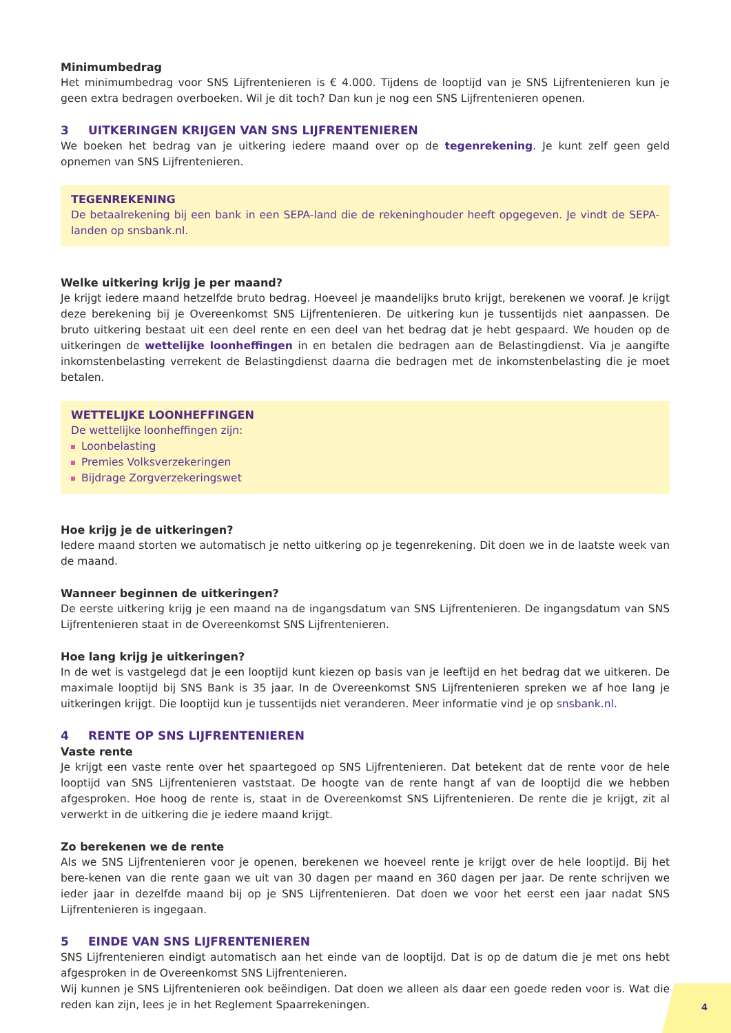Minimumbedrag
Het minimumbedrag voor SNS Lijfrentenieren is € 4.000. Tijdens de looptijd van je SNS Lijfrentenieren kun je geen extra bedragen overboeken. Wil je dit toch? Dan kun je nog een SNS Lijfrentenieren openen.
3 UITKERINGEN KRIJGEN VAN SNS LIJFRENTENIEREN
We boeken het bedrag van je uitkering iedere maand over op de tegenrekening. Je kunt zelf geen geld opnemen van SNS Lijfrentenieren.
TEGENREKENING
De betaalrekening bij een bank in een SEPA-land die de rekeninghouder heeft opgegeven. Je vindt de SEPA-landen op snsbank.nl.
Welke uitkering krijg je per maand?
Je krijgt iedere maand hetzelfde bruto bedrag. Hoeveel je maandelijks bruto krijgt, berekenen we vooraf. Je krijgt deze berekening bij je Overeenkomst SNS Lijfrentenieren. De uitkering kun je tussentijds niet aanpassen. De bruto uitkering bestaat uit een deel rente en een deel van het bedrag dat je hebt gespaard. We houden op de uitkeringen de wettelijke loonheffingen in en betalen die bedragen aan de Belastingdienst. Via je aangifte inkomstenbelasting verrekent de Belastingdienst daarna die bedragen met de inkomstenbelasting die je moet betalen.
WETTELIJKE LOONHEFFINGEN
De wettelijke loonheffingen zijn:
Loonbelasting
Premies Volksverzekeringen
Bijdrage Zorgverzekeringswet
Hoe krijg je de uitkeringen?
Iedere maand storten we automatisch je netto uitkering op je tegenrekening. Dit doen we in de laatste week van de maand.
Wanneer beginnen de uitkeringen?
De eerste uitkering krijg je een maand na de ingangsdatum van SNS Lijfrentenieren. De ingangsdatum van SNS Lijfrentenieren staat in de Overeenkomst SNS Lijfrentenieren.
Hoe lang krijg je uitkeringen?
In de wet is vastgelegd dat je een looptijd kunt kiezen op basis van je leeftijd en het bedrag dat we uitkeren. De maximale looptijd bij SNS Bank is 35 jaar. In de Overeenkomst SNS Lijfrentenieren spreken we af hoe lang je uitkeringen krijgt. Die looptijd kun je tussentijds niet veranderen. Meer informatie vind je op snsbank.nl.
4 RENTE OP SNS LIJFRENTENIEREN
Vaste rente
Je krijgt een vaste rente over het spaartegoed op SNS Lijfrentenieren. Dat betekent dat de rente voor de hele looptijd van SNS Lijfrentenieren vaststaat. De hoogte van de rente hangt af van de looptijd die we hebben afgesproken. Hoe hoog de rente is, staat in de Overeenkomst SNS Lijfrentenieren. De rente die je krijgt, zit al verwerkt in de uitkering die je iedere maand krijgt.
Zo berekenen we de rente
Als we SNS Lijfrentenieren voor je openen, berekenen we hoeveel rente je krijgt over de hele looptijd. Bij het bere-kenen van die rente gaan we uit van 30 dagen per maand en 360 dagen per jaar. De rente schrijven we ieder jaar in dezelfde maand bij op je SNS Lijfrentenieren. Dat doen we voor het eerst een jaar nadat SNS Lijfrentenieren is ingegaan.
5 EINDE VAN SNS LIJFRENTENIEREN
SNS Lijfrentenieren eindigt automatisch aan het einde van de looptijd. Dat is op de datum die je met ons hebt afgesproken in de Overeenkomst SNS Lijfrentenieren.
Wij kunnen je SNS Lijfrentenieren ook beëindigen. Dat doen we alleen als daar een goede reden voor is. Wat die reden kan zijn, lees je in het Reglement Spaarrekeningen.
4